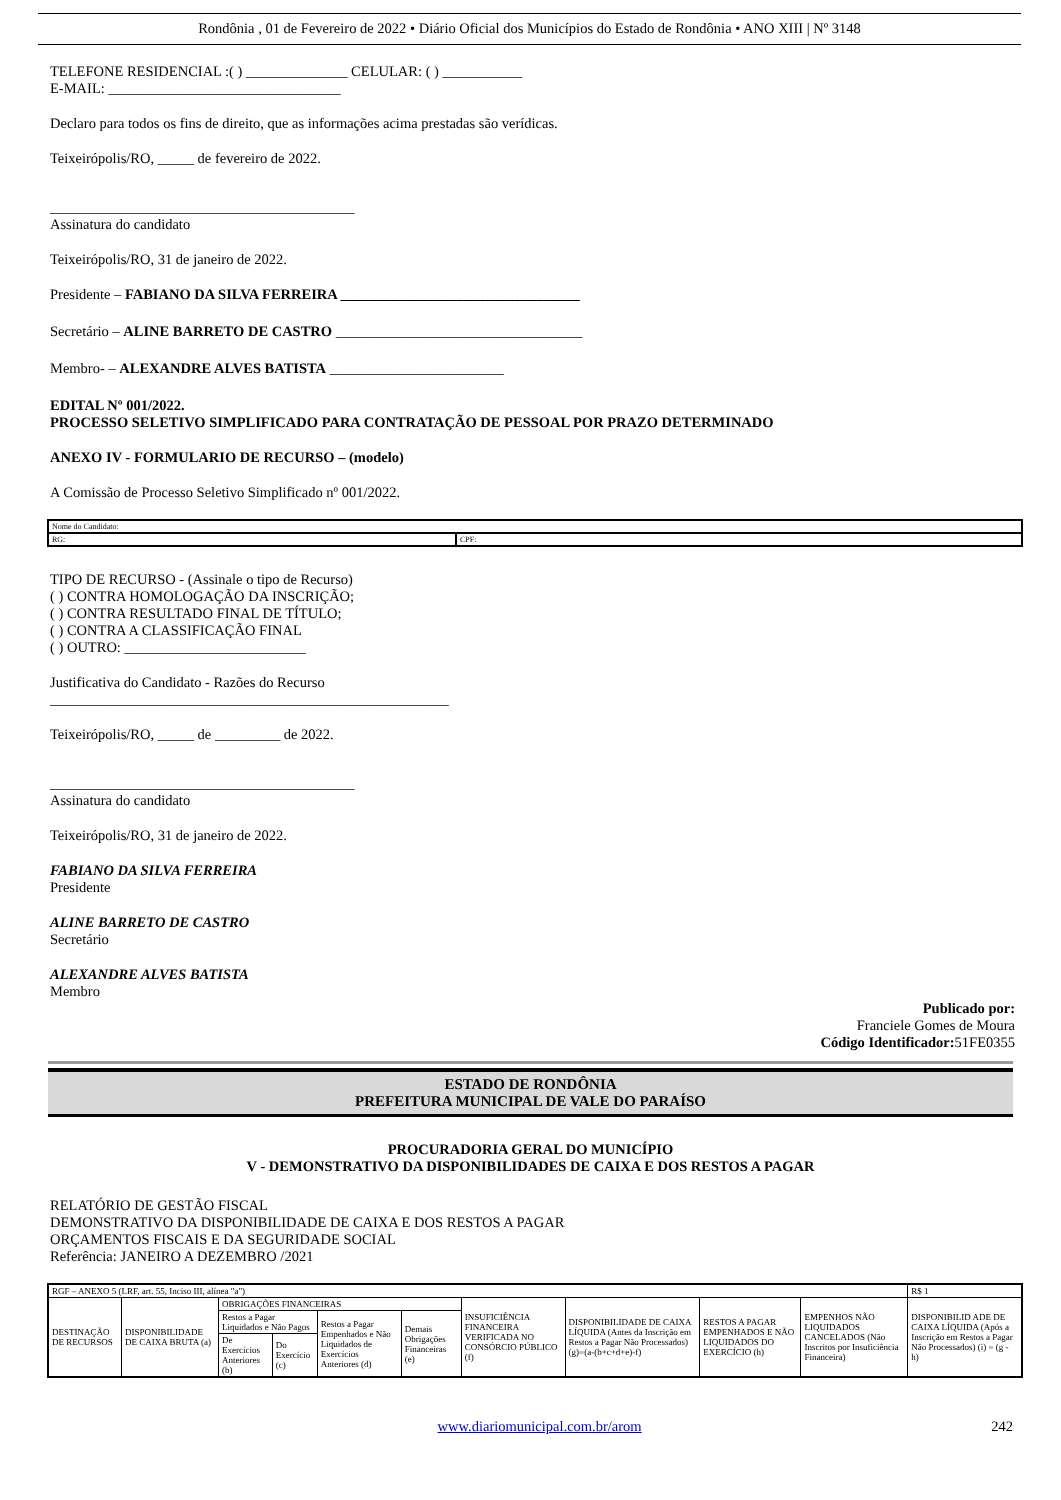Rondônia , 01 de Fevereiro de 2022 • Diário Oficial dos Municípios do Estado de Rondônia • ANO XIII | Nº 3148
TELEFONE RESIDENCIAL :( ) ______________ CELULAR: ( ) ___________
E-MAIL: ________________________________
Declaro para todos os fins de direito, que as informações acima prestadas são verídicas.
Teixeirópolis/RO, _____ de fevereiro de 2022.
__________________________________________
Assinatura do candidato
Teixeirópolis/RO, 31 de janeiro de 2022.
Presidente – FABIANO DA SILVA FERREIRA _________________________________
Secretário – ALINE BARRETO DE CASTRO __________________________________
Membro- – ALEXANDRE ALVES BATISTA ________________________
EDITAL Nº 001/2022.
PROCESSO SELETIVO SIMPLIFICADO PARA CONTRATAÇÃO DE PESSOAL POR PRAZO DETERMINADO
ANEXO IV - FORMULARIO DE RECURSO – (modelo)
A Comissão de Processo Seletivo Simplificado nº 001/2022.
| Nome do Candidato: | |
| RG: | CPF: |
TIPO DE RECURSO - (Assinale o tipo de Recurso)
( ) CONTRA HOMOLOGAÇÃO DA INSCRIÇÃO;
( ) CONTRA RESULTADO FINAL DE TÍTULO;
( ) CONTRA A CLASSIFICAÇÃO FINAL
( ) OUTRO: _________________________
Justificativa do Candidato - Razões do Recurso
_______________________________________________________
Teixeirópolis/RO, _____ de _________ de 2022.
__________________________________________
Assinatura do candidato
Teixeirópolis/RO, 31 de janeiro de 2022.
FABIANO DA SILVA FERREIRA
Presidente
ALINE BARRETO DE CASTRO
Secretário
ALEXANDRE ALVES BATISTA
Membro
Publicado por:
Franciele Gomes de Moura
Código Identificador: 51FE0355
ESTADO DE RONDÔNIA
PREFEITURA MUNICIPAL DE VALE DO PARAÍSO
PROCURADORIA GERAL DO MUNICÍPIO
V - DEMONSTRATIVO DA DISPONIBILIDADES DE CAIXA E DOS RESTOS A PAGAR
RELATÓRIO DE GESTÃO FISCAL
DEMONSTRATIVO DA DISPONIBILIDADE DE CAIXA E DOS RESTOS A PAGAR
ORÇAMENTOS FISCAIS E DA SEGURIDADE SOCIAL
Referência: JANEIRO A DEZEMBRO /2021
| RGF – ANEXO 5 (LRF, art. 55, Inciso III, alínea "a") | | | | | | | | | | R$ 1 |
| DESTINAÇÃO DE RECURSOS | DISPONIBILIDADE DE CAIXA BRUTA (a) | OBRIGAÇÕES FINANCEIRAS | | | | INSUFICIÊNCIA FINANCEIRA VERIFICADA NO CONSÓRCIO PÚBLICO (f) | DISPONIBILIDADE DE CAIXA LÍQUIDA (Antes da Inscrição em Restos a Pagar Não Processados) (g)=(a-(b+c+d+e)-f) | RESTOS A PAGAR EMPENHADOS E NÃO LIQUIDADOS DO EXERCÍCIO (h) | EMPENHOS NÃO LIQUIDADOS CANCELADOS (Não Inscritos por Insuficiência Financeira) | DISPONIBILID ADE DE CAIXA LÍQUIDA (Após a Inscrição em Restos a Pagar Não Processados) (i) = (g - h) |
| | | Restos a Pagar Liquidados e Não Pagos | | Restos a Pagar Empenhados e Não Liquidados de Exercícios Anteriores (d) | Demais Obrigações Financeiras (e) | | | | | |
| | | De Exercícios Anteriores (b) | Do Exercício (c) | | | | | | | |
www.diariomunicipal.com.br/arom 242